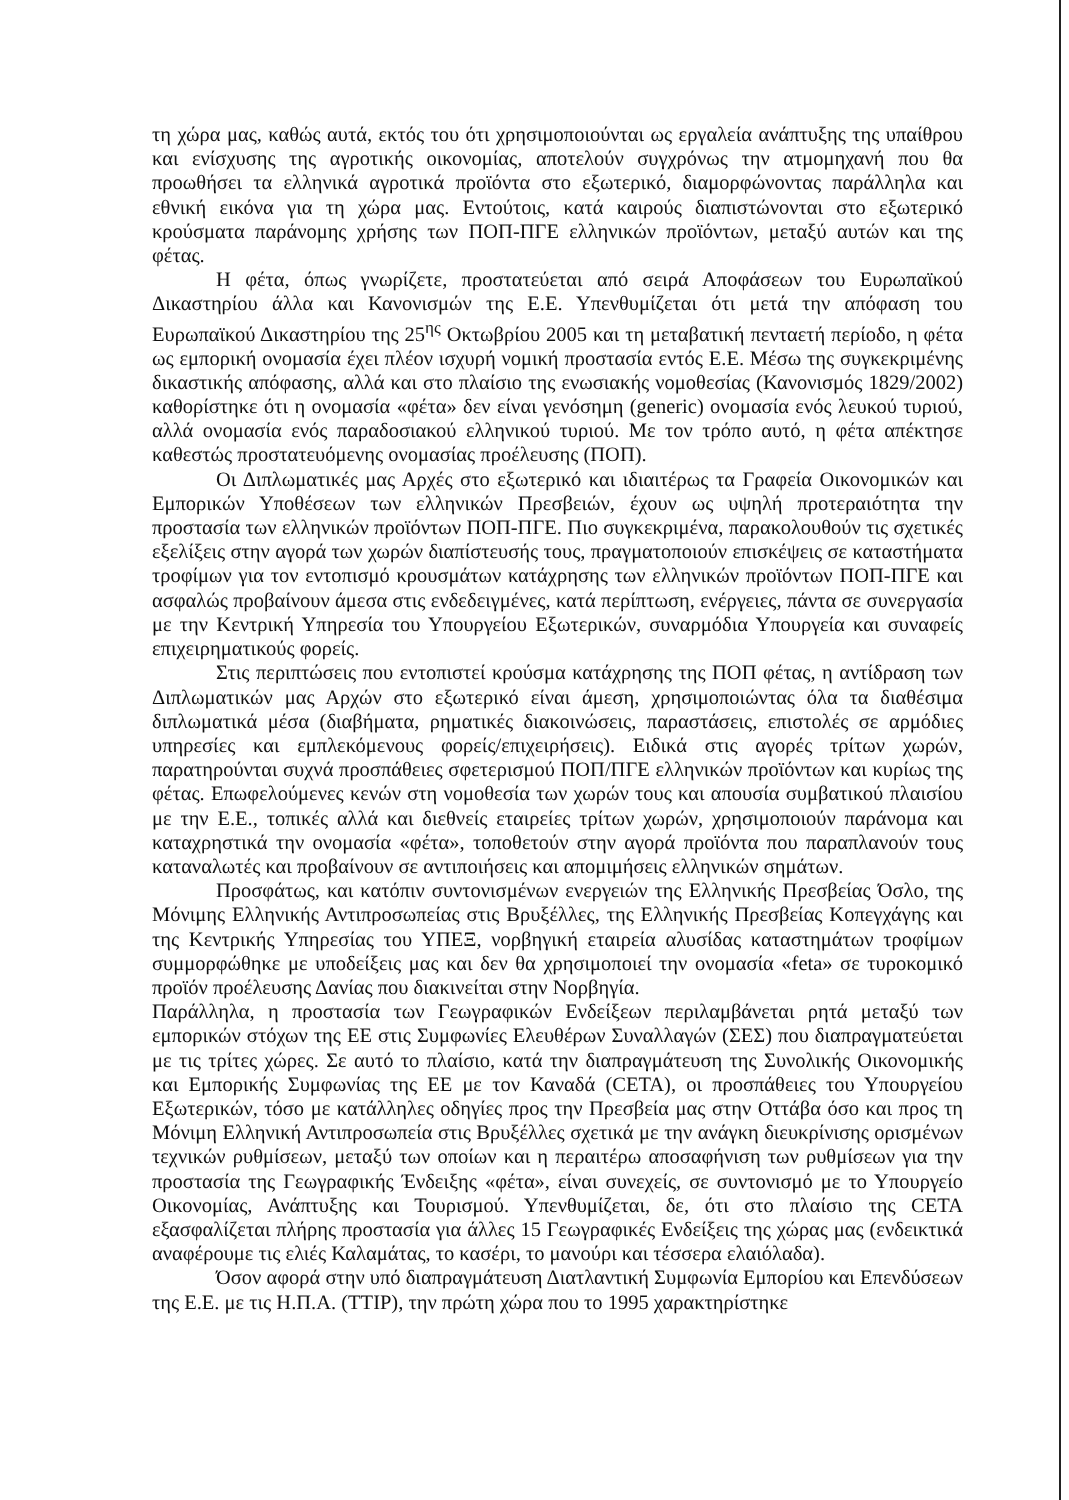τη χώρα μας, καθώς αυτά, εκτός του ότι χρησιμοποιούνται ως εργαλεία ανάπτυξης της υπαίθρου και ενίσχυσης της αγροτικής οικονομίας, αποτελούν συγχρόνως την ατμομηχανή που θα προωθήσει τα ελληνικά αγροτικά προϊόντα στο εξωτερικό, διαμορφώνοντας παράλληλα και εθνική εικόνα για τη χώρα μας. Εντούτοις, κατά καιρούς διαπιστώνονται στο εξωτερικό κρούσματα παράνομης χρήσης των ΠΟΠ-ΠΓΕ ελληνικών προϊόντων, μεταξύ αυτών και της φέτας.
Η φέτα, όπως γνωρίζετε, προστατεύεται από σειρά Αποφάσεων του Ευρωπαϊκού Δικαστηρίου άλλα και Κανονισμών της Ε.Ε. Υπενθυμίζεται ότι μετά την απόφαση του Ευρωπαϊκού Δικαστηρίου της 25<sup>ης</sup> Οκτωβρίου 2005 και τη μεταβατική πενταετή περίοδο, η φέτα ως εμπορική ονομασία έχει πλέον ισχυρή νομική προστασία εντός Ε.Ε. Μέσω της συγκεκριμένης δικαστικής απόφασης, αλλά και στο πλαίσιο της ενωσιακής νομοθεσίας (Κανονισμός 1829/2002) καθορίστηκε ότι η ονομασία «φέτα» δεν είναι γενόσημη (generic) ονομασία ενός λευκού τυριού, αλλά ονομασία ενός παραδοσιακού ελληνικού τυριού. Με τον τρόπο αυτό, η φέτα απέκτησε καθεστώς προστατευόμενης ονομασίας προέλευσης (ΠΟΠ).
Οι Διπλωματικές μας Αρχές στο εξωτερικό και ιδιαιτέρως τα Γραφεία Οικονομικών και Εμπορικών Υποθέσεων των ελληνικών Πρεσβειών, έχουν ως υψηλή προτεραιότητα την προστασία των ελληνικών προϊόντων ΠΟΠ-ΠΓΕ. Πιο συγκεκριμένα, παρακολουθούν τις σχετικές εξελίξεις στην αγορά των χωρών διαπίστευσής τους, πραγματοποιούν επισκέψεις σε καταστήματα τροφίμων για τον εντοπισμό κρουσμάτων κατάχρησης των ελληνικών προϊόντων ΠΟΠ-ΠΓΕ και ασφαλώς προβαίνουν άμεσα στις ενδεδειγμένες, κατά περίπτωση, ενέργειες, πάντα σε συνεργασία με την Κεντρική Υπηρεσία του Υπουργείου Εξωτερικών, συναρμόδια Υπουργεία και συναφείς επιχειρηματικούς φορείς.
Στις περιπτώσεις που εντοπιστεί κρούσμα κατάχρησης της ΠΟΠ φέτας, η αντίδραση των Διπλωματικών μας Αρχών στο εξωτερικό είναι άμεση, χρησιμοποιώντας όλα τα διαθέσιμα διπλωματικά μέσα (διαβήματα, ρηματικές διακοινώσεις, παραστάσεις, επιστολές σε αρμόδιες υπηρεσίες και εμπλεκόμενους φορείς/επιχειρήσεις). Ειδικά στις αγορές τρίτων χωρών, παρατηρούνται συχνά προσπάθειες σφετερισμού ΠΟΠ/ΠΓΕ ελληνικών προϊόντων και κυρίως της φέτας. Επωφελούμενες κενών στη νομοθεσία των χωρών τους και απουσία συμβατικού πλαισίου με την Ε.Ε., τοπικές αλλά και διεθνείς εταιρείες τρίτων χωρών, χρησιμοποιούν παράνομα και καταχρηστικά την ονομασία «φέτα», τοποθετούν στην αγορά προϊόντα που παραπλανούν τους καταναλωτές και προβαίνουν σε αντιποιήσεις και απομιμήσεις ελληνικών σημάτων.
Προσφάτως, και κατόπιν συντονισμένων ενεργειών της Ελληνικής Πρεσβείας Όσλο, της Μόνιμης Ελληνικής Αντιπροσωπείας στις Βρυξέλλες, της Ελληνικής Πρεσβείας Κοπεγχάγης και της Κεντρικής Υπηρεσίας του ΥΠΕΞ, νορβηγική εταιρεία αλυσίδας καταστημάτων τροφίμων συμμορφώθηκε με υποδείξεις μας και δεν θα χρησιμοποιεί την ονομασία «feta» σε τυροκομικό προϊόν προέλευσης Δανίας που διακινείται στην Νορβηγία.
Παράλληλα, η προστασία των Γεωγραφικών Ενδείξεων περιλαμβάνεται ρητά μεταξύ των εμπορικών στόχων της ΕΕ στις Συμφωνίες Ελευθέρων Συναλλαγών (ΣΕΣ) που διαπραγματεύεται με τις τρίτες χώρες. Σε αυτό το πλαίσιο, κατά την διαπραγμάτευση της Συνολικής Οικονομικής και Εμπορικής Συμφωνίας της ΕΕ με τον Καναδά (CETA), οι προσπάθειες του Υπουργείου Εξωτερικών, τόσο με κατάλληλες οδηγίες προς την Πρεσβεία μας στην Οττάβα όσο και προς τη Μόνιμη Ελληνική Αντιπροσωπεία στις Βρυξέλλες σχετικά με την ανάγκη διευκρίνισης ορισμένων τεχνικών ρυθμίσεων, μεταξύ των οποίων και η περαιτέρω αποσαφήνιση των ρυθμίσεων για την προστασία της Γεωγραφικής Ένδειξης «φέτα», είναι συνεχείς, σε συντονισμό με το Υπουργείο Οικονομίας, Ανάπτυξης και Τουρισμού. Υπενθυμίζεται, δε, ότι στο πλαίσιο της CETA εξασφαλίζεται πλήρης προστασία για άλλες 15 Γεωγραφικές Ενδείξεις της χώρας μας (ενδεικτικά αναφέρουμε τις ελιές Καλαμάτας, το κασέρι, το μανούρι και τέσσερα ελαιόλαδα).
Όσον αφορά στην υπό διαπραγμάτευση Διατλαντική Συμφωνία Εμπορίου και Επενδύσεων της Ε.Ε. με τις Η.Π.Α. (TTIP), την πρώτη χώρα που το 1995 χαρακτηρίστηκε